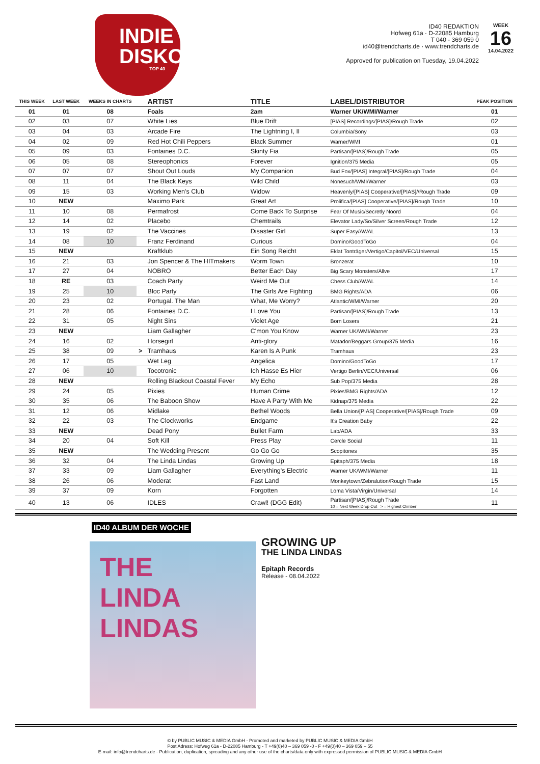INDIE
DISKO
TOP 40
ID40 REDAKTION
Hofweg 61a · D-22085 Hamburg
T 040 - 369 059 0
id40@trendcharts.de · www.trendcharts.de
WEEK
16
14.04.2022
Approved for publication on Tuesday, 19.04.2022
| THIS WEEK | LAST WEEK | WEEKS IN CHARTS | | ARTIST | TITLE | LABEL/DISTRIBUTOR | PEAK POSITION |
| --- | --- | --- | --- | --- | --- | --- | --- |
| 01 | 01 | 08 | | Foals | 2am | Warner UK/WMI/Warner | 01 |
| 02 | 03 | 07 | | White Lies | Blue Drift | [PIAS] Recordings/[PIAS]/Rough Trade | 02 |
| 03 | 04 | 03 | | Arcade Fire | The Lightning I, II | Columbia/Sony | 03 |
| 04 | 02 | 09 | | Red Hot Chili Peppers | Black Summer | Warner/WMI | 01 |
| 05 | 09 | 03 | | Fontaines D.C. | Skinty Fia | Partisan/[PIAS]/Rough Trade | 05 |
| 06 | 05 | 08 | | Stereophonics | Forever | Ignition/375 Media | 05 |
| 07 | 07 | 07 | | Shout Out Louds | My Companion | Bud Fox/[PIAS] Integral/[PIAS]/Rough Trade | 04 |
| 08 | 11 | 04 | | The Black Keys | Wild Child | Nonesuch/WMI/Warner | 03 |
| 09 | 15 | 03 | | Working Men's Club | Widow | Heavenly/[PIAS] Cooperative/[PIAS]//Rough Trade | 09 |
| 10 | NEW | | | Maximo Park | Great Art | Prolifica/[PIAS] Cooperative/[PIAS]/Rough Trade | 10 |
| 11 | 10 | 08 | | Permafrost | Come Back To Surprise | Fear Of Music/Secretly Noord | 04 |
| 12 | 14 | 02 | | Placebo | Chemtrails | Elevator Lady/So/Silver Screen/Rough Trade | 12 |
| 13 | 19 | 02 | | The Vaccines | Disaster Girl | Super Easy/AWAL | 13 |
| 14 | 08 | 10 | | Franz Ferdinand | Curious | Domino/GoodToGo | 04 |
| 15 | NEW | | | Kraftklub | Ein Song Reicht | Eklat Tonträger/Vertigo/Capitol/VEC/Universal | 15 |
| 16 | 21 | 03 | | Jon Spencer & The HITmakers | Worm Town | Bronzerat | 10 |
| 17 | 27 | 04 | | NOBRO | Better Each Day | Big Scary Monsters/Allve | 17 |
| 18 | RE | 03 | | Coach Party | Weird Me Out | Chess Club/AWAL | 14 |
| 19 | 25 | 10 | | Bloc Party | The Girls Are Fighting | BMG Rights/ADA | 06 |
| 20 | 23 | 02 | | Portugal. The Man | What, Me Worry? | Atlantic/WMI/Warner | 20 |
| 21 | 28 | 06 | | Fontaines D.C. | I Love You | Partisan/[PIAS]/Rough Trade | 13 |
| 22 | 31 | 05 | | Night Sins | Violet Age | Born Losers | 21 |
| 23 | NEW | | | Liam Gallagher | C'mon You Know | Warner UK/WMI/Warner | 23 |
| 24 | 16 | 02 | | Horsegirl | Anti-glory | Matador/Beggars Group/375 Media | 16 |
| 25 | 38 | 09 | > | Tramhaus | Karen Is A Punk | Tramhaus | 23 |
| 26 | 17 | 05 | | Wet Leg | Angelica | Domino/GoodToGo | 17 |
| 27 | 06 | 10 | | Tocotronic | Ich Hasse Es Hier | Vertigo Berlin/VEC/Universal | 06 |
| 28 | NEW | | | Rolling Blackout Coastal Fever | My Echo | Sub Pop/375 Media | 28 |
| 29 | 24 | 05 | | Pixies | Human Crime | Pixies/BMG Rights/ADA | 12 |
| 30 | 35 | 06 | | The Baboon Show | Have A Party With Me | Kidnap/375 Media | 22 |
| 31 | 12 | 06 | | Midlake | Bethel Woods | Bella Union/[PIAS] Cooperative/[PIAS]/Rough Trade | 09 |
| 32 | 22 | 03 | | The Clockworks | Endgame | It's Creation Baby | 22 |
| 33 | NEW | | | Dead Pony | Bullet Farm | Lab/ADA | 33 |
| 34 | 20 | 04 | | Soft Kill | Press Play | Cercle Social | 11 |
| 35 | NEW | | | The Wedding Present | Go Go Go | Scopitones | 35 |
| 36 | 32 | 04 | | The Linda Lindas | Growing Up | Epitaph/375 Media | 18 |
| 37 | 33 | 09 | | Liam Gallagher | Everything's Electric | Warner UK/WMI/Warner | 11 |
| 38 | 26 | 06 | | Moderat | Fast Land | Monkeytown/Zebralution/Rough Trade | 15 |
| 39 | 37 | 09 | | Korn | Forgotten | Loma Vista/Virgin/Universal | 14 |
| 40 | 13 | 06 | | IDLES | Crawl! (DGG Edit) | Partisan/[PIAS]/Rough Trade 10 = Next Week Drop Out > = Highest Climber | 11 |
ID40 ALBUM DER WOCHE
THE
LINDA LINDAS
GROWING UP
THE LINDA LINDAS
Epitaph Records
Release - 08.04.2022
© by PUBLIC MUSIC & MEDIA GmbH - Promoted and marketed by PUBLIC MUSIC & MEDIA GmbH
Post Adress: Hofweg 61a - D-22085 Hamburg - T +49(0)40 – 369 059 -0 - F +49(0)40 – 369 059 – 55
E-mail: info@trendcharts.de - Publication, duplication, spreading and any other use of the charts/data only with expressed permission of PUBLIC MUSIC & MEDIA GmbH